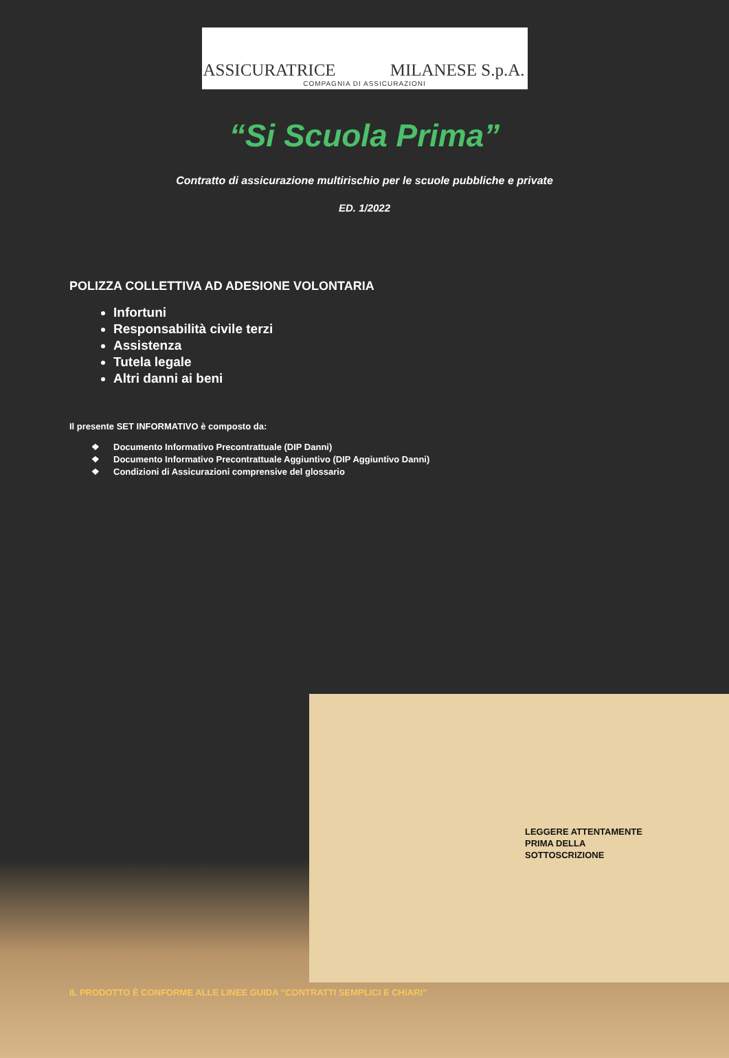ASSICURATRICE MILANESE S.p.A.
COMPAGNIA DI ASSICURAZIONI
“Si Scuola Prima”
Contratto di assicurazione multirischio per le scuole pubbliche e private
ED. 1/2022
POLIZZA COLLETTIVA AD ADESIONE VOLONTARIA
Infortuni
Responsabilità civile terzi
Assistenza
Tutela legale
Altri danni ai beni
Il presente SET INFORMATIVO è composto da:
❖ Documento Informativo Precontrattuale (DIP Danni)
❖ Documento Informativo Precontrattuale Aggiuntivo (DIP Aggiuntivo Danni)
❖ Condizioni di Assicurazioni comprensive del glossario
LEGGERE ATTENTAMENTE
PRIMA DELLA
SOTTOSCRIZIONE
IL PRODOTTO È CONFORME ALLE LINEE GUIDA “CONTRATTI SEMPLICI E CHIARI”